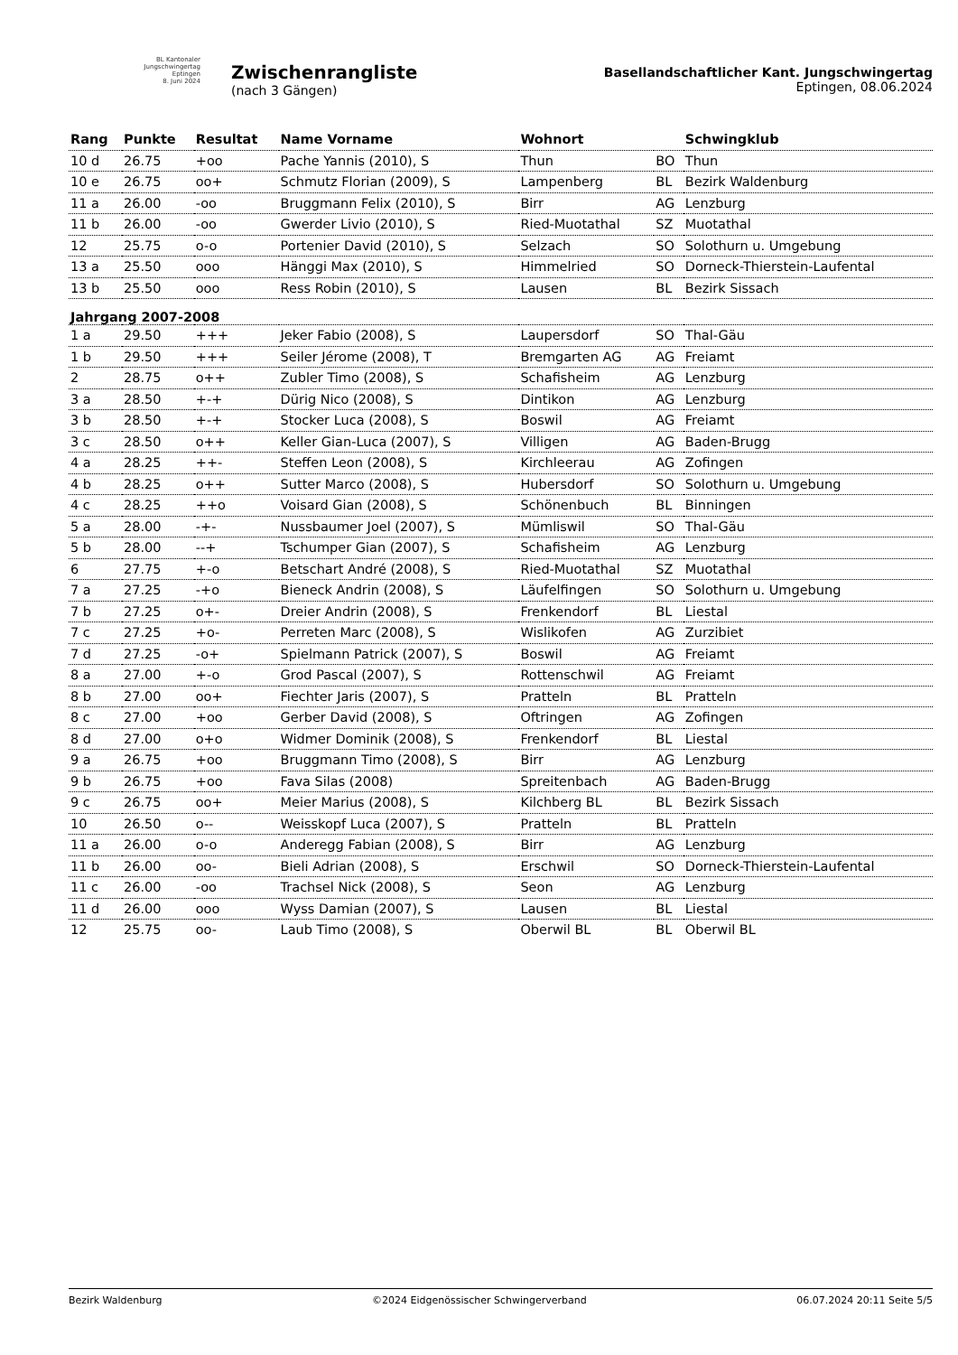BL Kantonaler
Jungschwingertag
Eptingen
8. Juni 2024
Zwischenrangliste
(nach 3 Gängen)
Basellandschaftlicher Kant. Jungschwingertag
Eptingen, 08.06.2024
| Rang | Punkte | Resultat | Name Vorname | Wohnort | | Schwingklub |
| --- | --- | --- | --- | --- | --- | --- |
| 10 d | 26.75 | +oo | Pache Yannis (2010), S | Thun | BO | Thun |
| 10 e | 26.75 | oo+ | Schmutz Florian (2009), S | Lampenberg | BL | Bezirk Waldenburg |
| 11 a | 26.00 | -oo | Bruggmann Felix (2010), S | Birr | AG | Lenzburg |
| 11 b | 26.00 | -oo | Gwerder Livio (2010), S | Ried-Muotathal | SZ | Muotathal |
| 12 | 25.75 | o-o | Portenier David (2010), S | Selzach | SO | Solothurn u. Umgebung |
| 13 a | 25.50 | ooo | Hänggi Max (2010), S | Himmelried | SO | Dorneck-Thierstein-Laufental |
| 13 b | 25.50 | ooo | Ress Robin (2010), S | Lausen | BL | Bezirk Sissach |
| Jahrgang 2007-2008 | | | | | | |
| 1 a | 29.50 | +++ | Jeker Fabio (2008), S | Laupersdorf | SO | Thal-Gäu |
| 1 b | 29.50 | +++ | Seiler Jérome (2008), T | Bremgarten AG | AG | Freiamt |
| 2 | 28.75 | o++ | Zubler Timo (2008), S | Schafisheim | AG | Lenzburg |
| 3 a | 28.50 | +-+ | Dürig Nico (2008), S | Dintikon | AG | Lenzburg |
| 3 b | 28.50 | +-+ | Stocker Luca (2008), S | Boswil | AG | Freiamt |
| 3 c | 28.50 | o++ | Keller Gian-Luca (2007), S | Villigen | AG | Baden-Brugg |
| 4 a | 28.25 | ++- | Steffen Leon (2008), S | Kirchleerau | AG | Zofingen |
| 4 b | 28.25 | o++ | Sutter Marco (2008), S | Hubersdorf | SO | Solothurn u. Umgebung |
| 4 c | 28.25 | ++o | Voisard Gian (2008), S | Schönenbuch | BL | Binningen |
| 5 a | 28.00 | -+- | Nussbaumer Joel (2007), S | Mümliswil | SO | Thal-Gäu |
| 5 b | 28.00 | --+ | Tschumper Gian (2007), S | Schafisheim | AG | Lenzburg |
| 6 | 27.75 | +-o | Betschart André (2008), S | Ried-Muotathal | SZ | Muotathal |
| 7 a | 27.25 | -+o | Bieneck Andrin (2008), S | Läufelfingen | SO | Solothurn u. Umgebung |
| 7 b | 27.25 | o+- | Dreier Andrin (2008), S | Frenkendorf | BL | Liestal |
| 7 c | 27.25 | +o- | Perreten Marc (2008), S | Wislikofen | AG | Zurzibiet |
| 7 d | 27.25 | -o+ | Spielmann Patrick (2007), S | Boswil | AG | Freiamt |
| 8 a | 27.00 | +-o | Grod Pascal (2007), S | Rottenschwil | AG | Freiamt |
| 8 b | 27.00 | oo+ | Fiechter Jaris (2007), S | Pratteln | BL | Pratteln |
| 8 c | 27.00 | +oo | Gerber David (2008), S | Oftringen | AG | Zofingen |
| 8 d | 27.00 | o+o | Widmer Dominik (2008), S | Frenkendorf | BL | Liestal |
| 9 a | 26.75 | +oo | Bruggmann Timo (2008), S | Birr | AG | Lenzburg |
| 9 b | 26.75 | +oo | Fava Silas (2008) | Spreitenbach | AG | Baden-Brugg |
| 9 c | 26.75 | oo+ | Meier Marius (2008), S | Kilchberg BL | BL | Bezirk Sissach |
| 10 | 26.50 | o-- | Weisskopf Luca (2007), S | Pratteln | BL | Pratteln |
| 11 a | 26.00 | o-o | Anderegg Fabian (2008), S | Birr | AG | Lenzburg |
| 11 b | 26.00 | oo- | Bieli Adrian (2008), S | Erschwil | SO | Dorneck-Thierstein-Laufental |
| 11 c | 26.00 | -oo | Trachsel Nick (2008), S | Seon | AG | Lenzburg |
| 11 d | 26.00 | ooo | Wyss Damian (2007), S | Lausen | BL | Liestal |
| 12 | 25.75 | oo- | Laub Timo (2008), S | Oberwil BL | BL | Oberwil BL |
Bezirk Waldenburg ©2024 Eidgenössischer Schwingerverband 06.07.2024 20:11 Seite 5/5